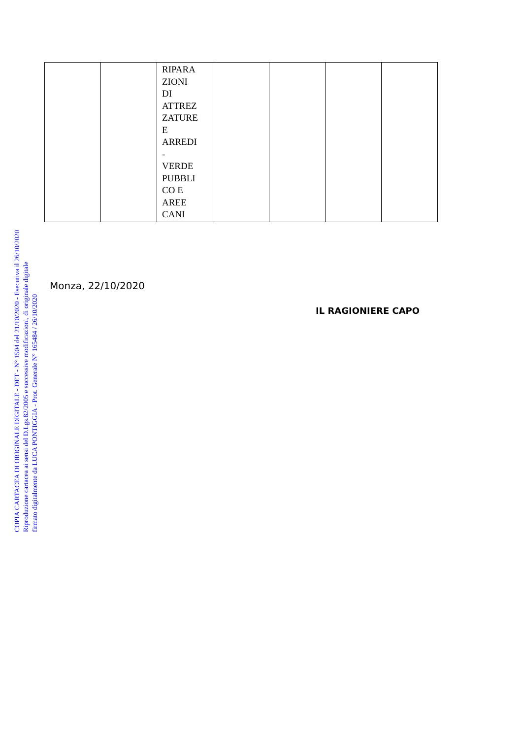COPIA CARTACEA DI ORIGINALE DIGITALE - DET - N° 1504 del 21/10/2020 - Esecutiva il 26/10/2020
Riproduzione cartacea ai sensi del D.Lgs.82/2005 e successive modificazioni, di originale digitale
firmato digitalmente da LUCA PONTIGGIA - Prot. Generale N° 165484 / 26/10/2020
| | | RIPARA ZIONI DI ATTREZ ZATURE E ARREDI - VERDE PUBBLI CO E AREE CANI | | | | |
Monza, 22/10/2020
IL RAGIONIERE CAPO